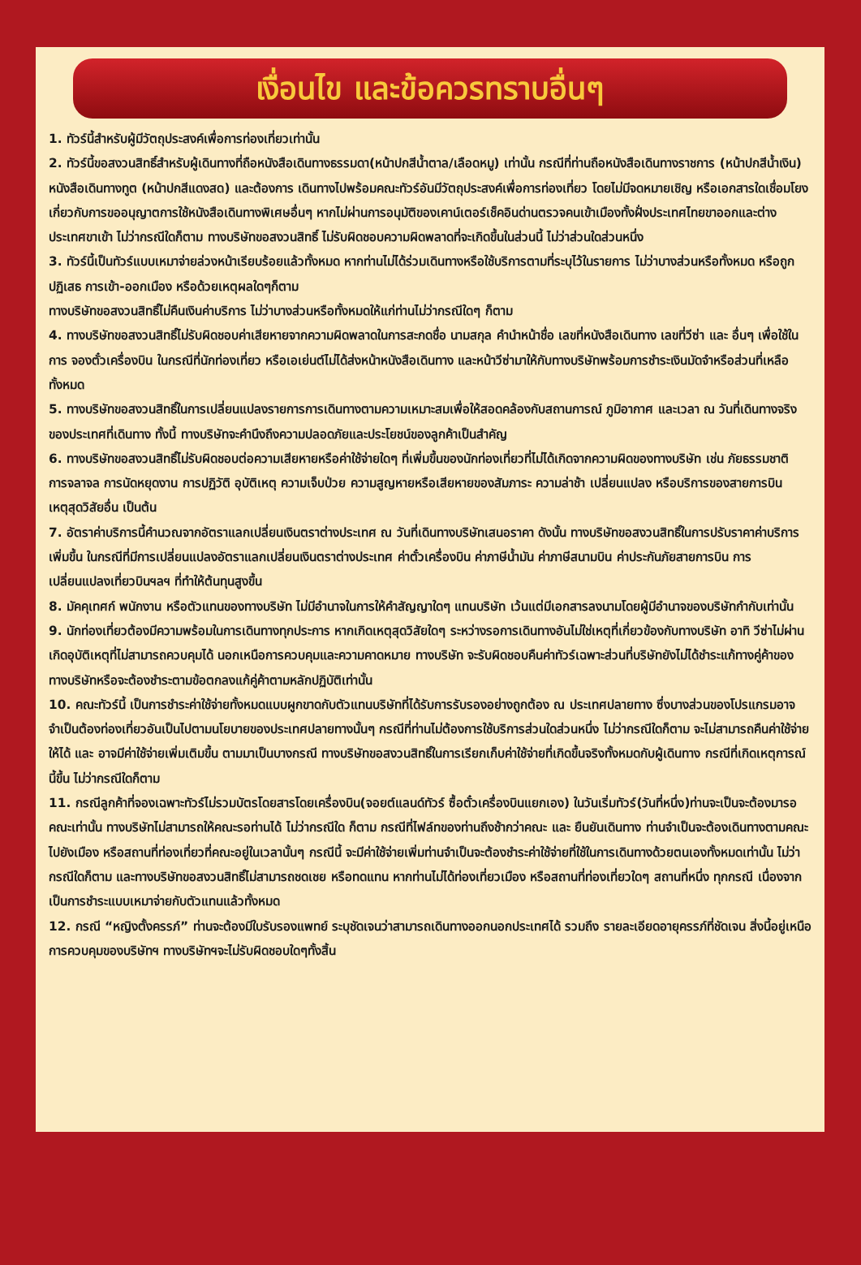เงื่อนไข และข้อควรทราบอื่นๆ
1. ทัวร์นี้สำหรับผู้มีวัตถุประสงค์เพื่อการท่องเที่ยวเท่านั้น
2. ทัวร์นี้ขอสงวนสิทธิ์สำหรับผู้เดินทางที่ถือหนังสือเดินทางธรรมดา(หน้าปกสีน้ำตาล/เลือดหมู) เท่านั้น กรณีที่ท่านถือหนังสือเดินทางราชการ (หน้าปกสีน้ำเงิน) หนังสือเดินทางทูต (หน้าปกสีแดงสด) และต้องการ เดินทางไปพร้อมคณะทัวร์อันมีวัตถุประสงค์เพื่อการท่องเที่ยว โดยไม่มีจดหมายเชิญ หรือเอกสารใดเชื่อมโยงเกี่ยวกับการขออนุญาตการใช้หนังสือเดินทางพิเศษอื่นๆ หากไม่ผ่านการอนุมัติของเคาน์เตอร์เช็คอินด่านตรวจคนเข้าเมืองทั้งฝั่งประเทศไทยขาออกและต่างประเทศขาเข้า ไม่ว่ากรณีใดก็ตาม ทางบริษัทขอสงวนสิทธิ์ ไม่รับผิดชอบความผิดพลาดที่จะเกิดขึ้นในส่วนนี้ ไม่ว่าส่วนใดส่วนหนึ่ง
3. ทัวร์นี้เป็นทัวร์แบบเหมาจ่ายล่วงหน้าเรียบร้อยแล้วทั้งหมด หากท่านไม่ได้ร่วมเดินทางหรือใช้บริการตามที่ระบุไว้ในรายการ ไม่ว่าบางส่วนหรือทั้งหมด หรือถูกปฏิเสธ การเข้า-ออกเมือง หรือด้วยเหตุผลใดๆก็ตาม
ทางบริษัทขอสงวนสิทธิ์ไม่คืนเงินค่าบริการ ไม่ว่าบางส่วนหรือทั้งหมดให้แก่ท่านไม่ว่ากรณีใดๆ ก็ตาม
4. ทางบริษัทขอสงวนสิทธิ์ไม่รับผิดชอบค่าเสียหายจากความผิดพลาดในการสะกดชื่อ นามสกุล คำนำหน้าชื่อ เลขที่หนังสือเดินทาง เลขที่วีซ่า และ อื่นๆ เพื่อใช้ในการ จองตั๋วเครื่องบิน ในกรณีที่นักท่องเที่ยว หรือเอเย่นต์ไม่ได้ส่งหน้าหนังสือเดินทาง และหน้าวีซ่ามาให้กับทางบริษัทพร้อมการชำระเงินมัดจำหรือส่วนที่เหลือทั้งหมด
5. ทางบริษัทขอสงวนสิทธิ์ในการเปลี่ยนแปลงรายการการเดินทางตามความเหมาะสมเพื่อให้สอดคล้องกับสถานการณ์ ภูมิอากาศ และเวลา ณ วันที่เดินทางจริงของประเทศที่เดินทาง ทั้งนี้ ทางบริษัทจะคำนึงถึงความปลอดภัยและประโยชน์ของลูกค้าเป็นสำคัญ
6. ทางบริษัทขอสงวนสิทธิ์ไม่รับผิดชอบต่อความเสียหายหรือค่าใช้จ่ายใดๆ ที่เพิ่มขึ้นของนักท่องเที่ยวที่ไม่ได้เกิดจากความผิดของทางบริษัท เช่น ภัยธรรมชาติ การจลาจล การนัดหยุดงาน การปฏิวัติ อุบัติเหตุ ความเจ็บป่วย ความสูญหายหรือเสียหายของสัมภาระ ความล่าช้า เปลี่ยนแปลง หรือบริการของสายการบิน เหตุสุดวิสัยอื่น เป็นต้น
7. อัตราค่าบริการนี้คำนวณจากอัตราแลกเปลี่ยนเงินตราต่างประเทศ ณ วันที่เดินทางบริษัทเสนอราคา ดังนั้น ทางบริษัทขอสงวนสิทธิ์ในการปรับราคาค่าบริการเพิ่มขึ้น ในกรณีที่มีการเปลี่ยนแปลงอัตราแลกเปลี่ยนเงินตราต่างประเทศ ค่าตั๋วเครื่องบิน ค่าภาษีน้ำมัน ค่าภาษีสนามบิน ค่าประกันภัยสายการบิน การเปลี่ยนแปลงเที่ยวบินฯลฯ ที่ทำให้ต้นทุนสูงขึ้น
8. มัคคุเทศก์ พนักงาน หรือตัวแทนของทางบริษัท ไม่มีอำนาจในการให้คำสัญญาใดๆ แทนบริษัท เว้นแต่มีเอกสารลงนามโดยผู้มีอำนาจของบริษัทกำกับเท่านั้น
9. นักท่องเที่ยวต้องมีความพร้อมในการเดินทางทุกประการ หากเกิดเหตุสุดวิสัยใดๆ ระหว่างรอการเดินทางอันไม่ใช่เหตุที่เกี่ยวข้องกับทางบริษัท อาทิ วีซ่าไม่ผ่าน เกิดอุบัติเหตุที่ไม่สามารถควบคุมได้ นอกเหนือการควบคุมและความคาดหมาย ทางบริษัท จะรับผิดชอบคืนค่าทัวร์เฉพาะส่วนที่บริษัทยังไม่ได้ชำระแก้ทางคู่ค้าของทางบริษัทหรือจะต้องชำระตามข้อตกลงแก้คู่ค้าตามหลักปฏิบัติเท่านั้น
10. คณะทัวร์นี้ เป็นการชำระค่าใช้จ่ายทั้งหมดแบบผูกขาดกับตัวแทนบริษัทที่ได้รับการรับรองอย่างถูกต้อง ณ ประเทศปลายทาง ซึ่งบางส่วนของโปรแกรมอาจจำเป็นต้องท่องเที่ยวอันเป็นไปตามนโยบายของประเทศปลายทางนั้นๆ กรณีที่ท่านไม่ต้องการใช้บริการส่วนใดส่วนหนึ่ง ไม่ว่ากรณีใดก็ตาม จะไม่สามารถคืนค่าใช้จ่ายให้ได้ และ อาจมีค่าใช้จ่ายเพิ่มเติมขึ้น ตามมาเป็นบางกรณี ทางบริษัทขอสงวนสิทธิ์ในการเรียกเก็บค่าใช้จ่ายที่เกิดขึ้นจริงทั้งหมดกับผู้เดินทาง กรณีที่เกิดเหตุการณ์นี้ขึ้น ไม่ว่ากรณีใดก็ตาม
11. กรณีลูกค้าที่จองเฉพาะทัวร์ไม่รวมบัตรโดยสารโดยเครื่องบิน(จอยต์แลนด์ทัวร์ ซื้อตั๋วเครื่องบินแยกเอง) ในวันเริ่มทัวร์(วันที่หนึ่ง)ท่านจะเป็นจะต้องมารอคณะเท่านั้น ทางบริษัทไม่สามารถให้คณะรอท่านได้ ไม่ว่ากรณีใด ก็ตาม กรณีที่ไฟล์ทของท่านถึงช้ากว่าคณะ และ ยืนยันเดินทาง ท่านจำเป็นจะต้องเดินทางตามคณะไปยังเมือง หรือสถานที่ท่องเที่ยวที่คณะอยู่ในเวลานั้นๆ กรณีนี้ จะมีค่าใช้จ่ายเพิ่มท่านจำเป็นจะต้องชำระค่าใช้จ่ายที่ใช้ในการเดินทางด้วยตนเองทั้งหมดเท่านั้น ไม่ว่ากรณีใดก็ตาม และทางบริษัทขอสงวนสิทธิ์ไม่สามารถชดเชย หรือทดแทน หากท่านไม่ได้ท่องเที่ยวเมือง หรือสถานที่ท่องเที่ยวใดๆ สถานที่หนึ่ง ทุกกรณี เนื่องจากเป็นการชำระแบบเหมาจ่ายกับตัวแทนแล้วทั้งหมด
12. กรณี “หญิงตั้งครรภ์” ท่านจะต้องมีใบรับรองแพทย์ ระบุชัดเจนว่าสามารถเดินทางออกนอกประเทศได้ รวมถึง รายละเอียดอายุครรภ์ที่ชัดเจน สิ่งนี้อยู่เหนือการควบคุมของบริษัทฯ ทางบริษัทฯจะไม่รับผิดชอบใดๆทั้งสิ้น